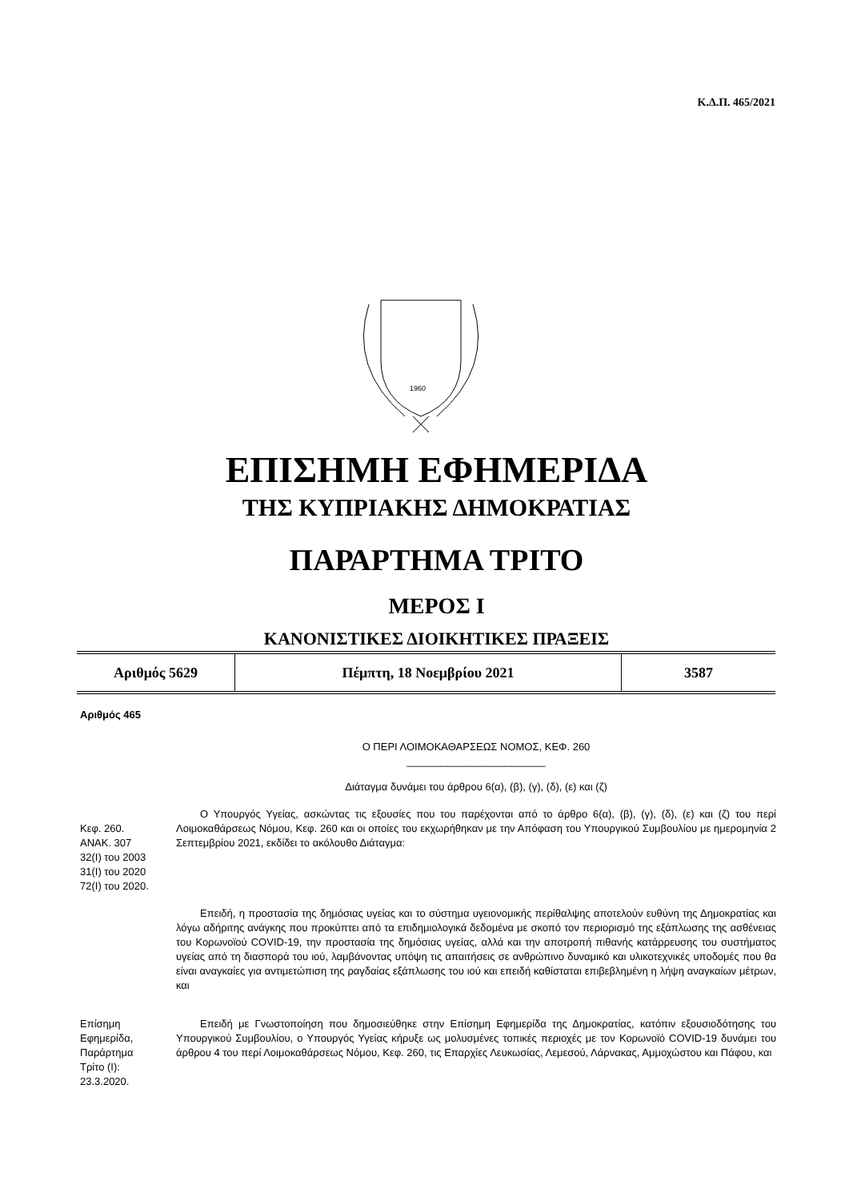Κ.Δ.Π. 465/2021
1960
ΕΠΙΣΗΜΗ ΕΦΗΜΕΡΙΔΑ
ΤΗΣ ΚΥΠΡΙΑΚΗΣ ΔΗΜΟΚΡΑΤΙΑΣ
ΠΑΡΑΡΤΗΜΑ ΤΡΙΤΟ
ΜΕΡΟΣ Ι
ΚΑΝΟΝΙΣΤΙΚΕΣ ΔΙΟΙΚΗΤΙΚΕΣ ΠΡΑΞΕΙΣ
| Αριθμός 5629 | Πέμπτη, 18 Νοεμβρίου 2021 | 3587 |
Αριθμός 465
Ο ΠΕΡΙ ΛΟΙΜΟΚΑΘΑΡΣΕΩΣ ΝΟΜΟΣ, ΚΕΦ. 260
________________________
Διάταγμα δυνάμει του άρθρου 6(α), (β), (γ), (δ), (ε) και (ζ)
Κεφ. 260.
ΑΝΑΚ. 307
32(I) του 2003
31(I) του 2020
72(I) του 2020.
Ο Υπουργός Υγείας, ασκώντας τις εξουσίες που του παρέχονται από το άρθρο 6(α), (β), (γ), (δ), (ε) και (ζ) του περί Λοιμοκαθάρσεως Νόμου, Κεφ. 260 και οι οποίες του εκχωρήθηκαν με την Απόφαση του Υπουργικού Συμβουλίου με ημερομηνία 2 Σεπτεμβρίου 2021, εκδίδει το ακόλουθο Διάταγμα:
Επειδή, η προστασία της δημόσιας υγείας και το σύστημα υγειονομικής περίθαλψης αποτελούν ευθύνη της Δημοκρατίας και λόγω αδήριτης ανάγκης που προκύπτει από τα επιδημιολογικά δεδομένα με σκοπό τον περιορισμό της εξάπλωσης της ασθένειας του Κορωνοϊού COVID-19, την προστασία της δημόσιας υγείας, αλλά και την αποτροπή πιθανής κατάρρευσης του συστήματος υγείας από τη διασπορά του ιού, λαμβάνοντας υπόψη τις απαιτήσεις σε ανθρώπινο δυναμικό και υλικοτεχνικές υποδομές που θα είναι αναγκαίες για αντιμετώπιση της ραγδαίας εξάπλωσης του ιού και επειδή καθίσταται επιβεβλημένη η λήψη αναγκαίων μέτρων, και
Επίσημη
Εφημερίδα,
Παράρτημα
Τρίτο (Ι):
23.3.2020.
Επειδή με Γνωστοποίηση που δημοσιεύθηκε στην Επίσημη Εφημερίδα της Δημοκρατίας, κατόπιν εξουσιοδότησης του Υπουργικού Συμβουλίου, ο Υπουργός Υγείας κήρυξε ως μολυσμένες τοπικές περιοχές με τον Κορωνοϊό COVID-19 δυνάμει του άρθρου 4 του περί Λοιμοκαθάρσεως Νόμου, Κεφ. 260, τις Επαρχίες Λευκωσίας, Λεμεσού, Λάρνακας, Αμμοχώστου και Πάφου, και